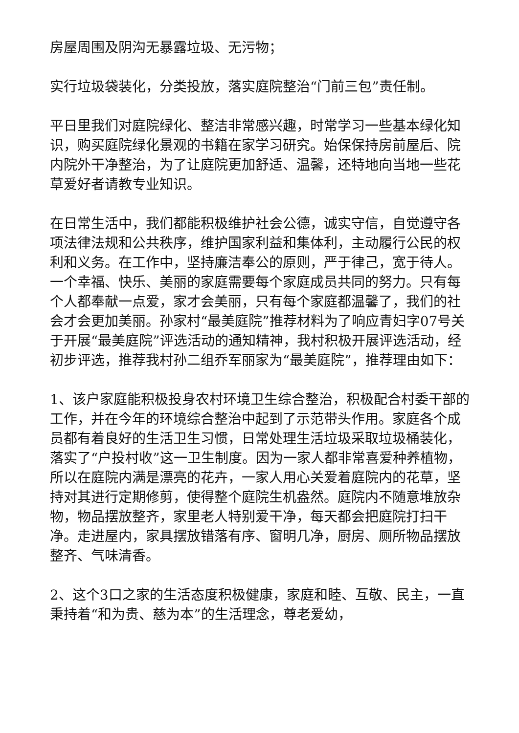房屋周围及阴沟无暴露垃圾、无污物；
实行垃圾袋装化，分类投放，落实庭院整治“门前三包”责任制。
平日里我们对庭院绿化、整洁非常感兴趣，时常学习一些基本绿化知识，购买庭院绿化景观的书籍在家学习研究。始保保持房前屋后、院内院外干净整治，为了让庭院更加舒适、温馨，还特地向当地一些花草爱好者请教专业知识。
在日常生活中，我们都能积极维护社会公德，诚实守信，自觉遵守各项法律法规和公共秩序，维护国家利益和集体利，主动履行公民的权利和义务。在工作中，坚持廉洁奉公的原则，严于律己，宽于待人。一个幸福、快乐、美丽的家庭需要每个家庭成员共同的努力。只有每个人都奉献一点爱，家才会美丽，只有每个家庭都温馨了，我们的社会才会更加美丽。孙家村“最美庭院”推荐材料为了响应青妇字07号关于开展“最美庭院”评选活动的通知精神，我村积极开展评选活动，经初步评选，推荐我村孙二组乔军丽家为“最美庭院”，推荐理由如下：
1、该户家庭能积极投身农村环境卫生综合整治，积极配合村委干部的工作，并在今年的环境综合整治中起到了示范带头作用。家庭各个成员都有着良好的生活卫生习惯，日常处理生活垃圾采取垃圾桶装化，落实了“户投村收”这一卫生制度。因为一家人都非常喜爱种养植物，所以在庭院内满是漂亮的花卉，一家人用心关爱着庭院内的花草，坚持对其进行定期修剪，使得整个庭院生机盎然。庭院内不随意堆放杂物，物品摆放整齐，家里老人特别爱干净，每天都会把庭院打扫干净。走进屋内，家具摆放错落有序、窗明几净，厨房、厕所物品摆放整齐、气味清香。
2、这个3口之家的生活态度积极健康，家庭和睦、互敬、民主，一直秉持着“和为贵、慈为本”的生活理念，尊老爱幼，